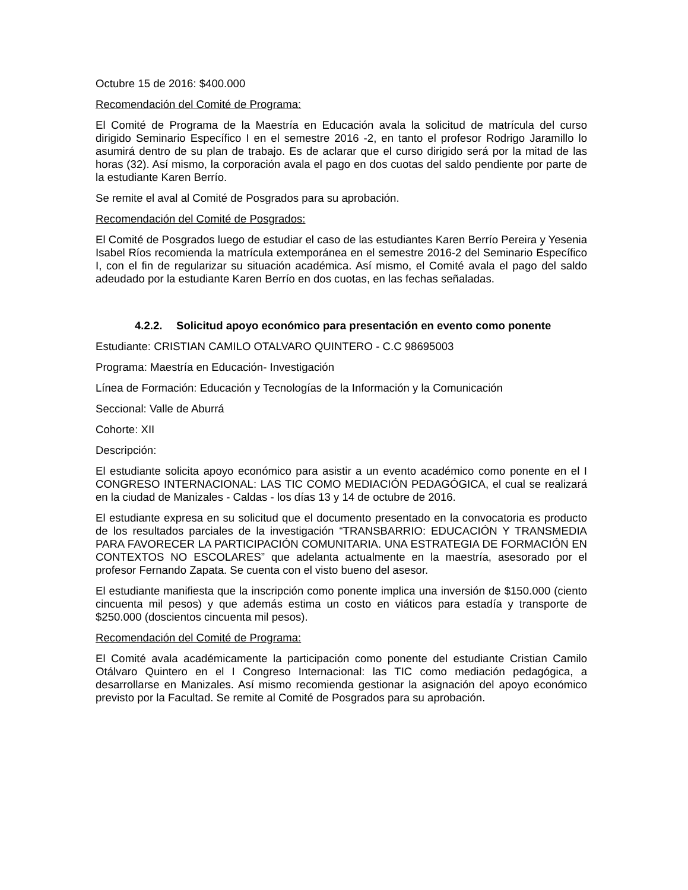Octubre 15 de 2016: $400.000
Recomendación del Comité de Programa:
El Comité de Programa de la Maestría en Educación avala la solicitud de matrícula del curso dirigido Seminario Específico I en el semestre 2016 -2, en tanto el profesor Rodrigo Jaramillo lo asumirá dentro de su plan de trabajo. Es de aclarar que el curso dirigido será por la mitad de las horas (32). Así mismo, la corporación avala el pago en dos cuotas del saldo pendiente por parte de la estudiante Karen Berrío.
Se remite el aval al Comité de Posgrados para su aprobación.
Recomendación del Comité de Posgrados:
El Comité de Posgrados luego de estudiar el caso de las estudiantes Karen Berrío Pereira y Yesenia Isabel Ríos recomienda la matrícula extemporánea en el semestre 2016-2 del Seminario Específico I, con el fin de regularizar su situación académica. Así mismo, el Comité avala el pago del saldo adeudado por la estudiante Karen Berrío en dos cuotas, en las fechas señaladas.
4.2.2. Solicitud apoyo económico para presentación en evento como ponente
Estudiante: CRISTIAN CAMILO OTALVARO QUINTERO - C.C 98695003
Programa: Maestría en Educación- Investigación
Línea de Formación: Educación y Tecnologías de la Información y la Comunicación
Seccional: Valle de Aburrá
Cohorte: XII
Descripción:
El estudiante solicita apoyo económico para asistir a un evento académico como ponente en el I CONGRESO INTERNACIONAL: LAS TIC COMO MEDIACIÓN PEDAGÓGICA, el cual se realizará en la ciudad de Manizales - Caldas - los días 13 y 14 de octubre de 2016.
El estudiante expresa en su solicitud que el documento presentado en la convocatoria es producto de los resultados parciales de la investigación “TRANSBARRIO: EDUCACIÓN Y TRANSMEDIA PARA FAVORECER LA PARTICIPACIÓN COMUNITARIA. UNA ESTRATEGIA DE FORMACIÓN EN CONTEXTOS NO ESCOLARES” que adelanta actualmente en la maestría, asesorado por el profesor Fernando Zapata. Se cuenta con el visto bueno del asesor.
El estudiante manifiesta que la inscripción como ponente implica una inversión de $150.000 (ciento cincuenta mil pesos) y que además estima un costo en viáticos para estadía y transporte de $250.000 (doscientos cincuenta mil pesos).
Recomendación del Comité de Programa:
El Comité avala académicamente la participación como ponente del estudiante Cristian Camilo Otálvaro Quintero en el I Congreso Internacional: las TIC como mediación pedagógica, a desarrollarse en Manizales. Así mismo recomienda gestionar la asignación del apoyo económico previsto por la Facultad. Se remite al Comité de Posgrados para su aprobación.